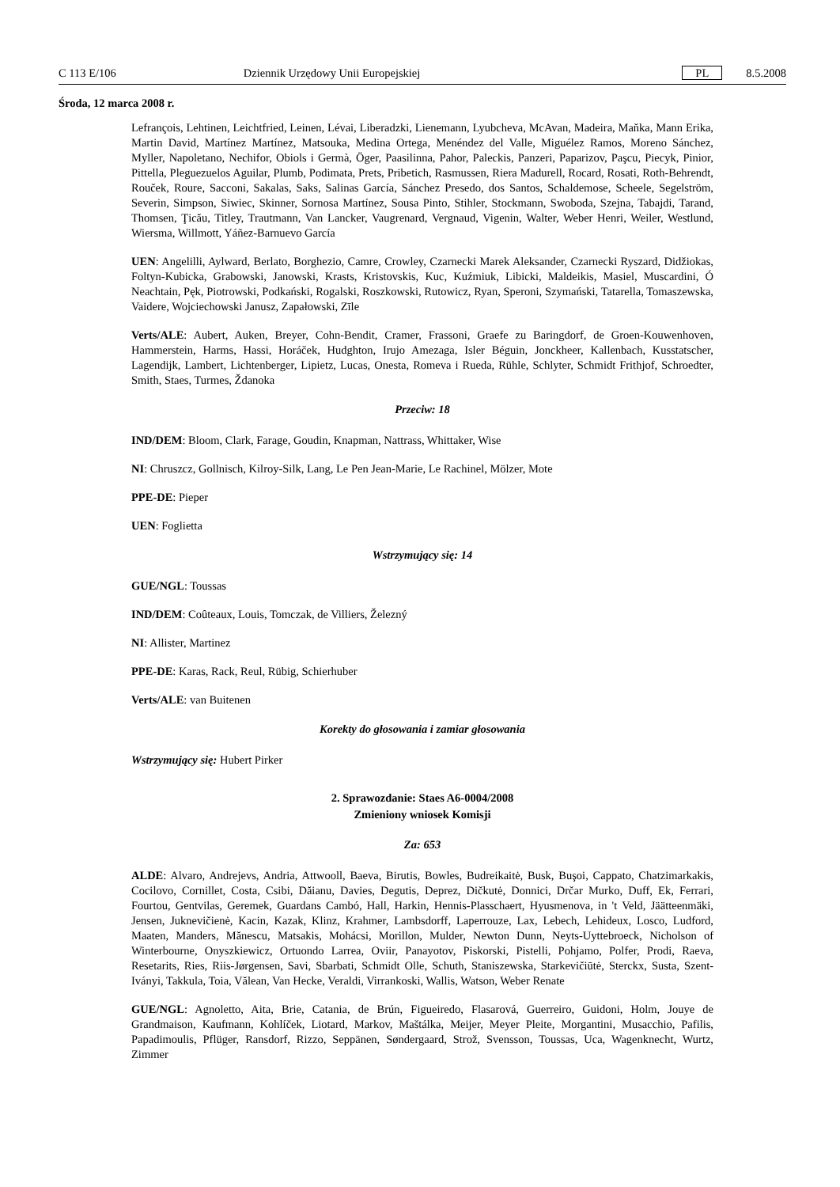C 113 E/106 Dziennik Urzędowy Unii Europejskiej PL 8.5.2008
Środa, 12 marca 2008 r.
Lefrançois, Lehtinen, Leichtfried, Leinen, Lévai, Liberadzki, Lienemann, Lyubcheva, McAvan, Madeira, Maňka, Mann Erika, Martin David, Martínez Martínez, Matsouka, Medina Ortega, Menéndez del Valle, Miguélez Ramos, Moreno Sánchez, Myller, Napoletano, Nechifor, Obiols i Germà, Öger, Paasilinna, Pahor, Paleckis, Panzeri, Paparizov, Paşcu, Piecyk, Pinior, Pittella, Pleguezuelos Aguilar, Plumb, Podimata, Prets, Pribetich, Rasmussen, Riera Madurell, Rocard, Rosati, Roth-Behrendt, Rouček, Roure, Sacconi, Sakalas, Saks, Salinas García, Sánchez Presedo, dos Santos, Schaldemose, Scheele, Segelström, Severin, Simpson, Siwiec, Skinner, Sornosa Martínez, Sousa Pinto, Stihler, Stockmann, Swoboda, Szejna, Tabajdi, Tarand, Thomsen, Ţicău, Titley, Trautmann, Van Lancker, Vaugrenard, Vergnaud, Vigenin, Walter, Weber Henri, Weiler, Westlund, Wiersma, Willmott, Yáñez-Barnuevo García
UEN: Angelilli, Aylward, Berlato, Borghezio, Camre, Crowley, Czarnecki Marek Aleksander, Czarnecki Ryszard, Didžiokas, Foltyn-Kubicka, Grabowski, Janowski, Krasts, Kristovskis, Kuc, Kuźmiuk, Libicki, Maldeikis, Masiel, Muscardini, Ó Neachtain, Pęk, Piotrowski, Podkański, Rogalski, Roszkowski, Rutowicz, Ryan, Speroni, Szymański, Tatarella, Tomaszewska, Vaidere, Wojciechowski Janusz, Zapałowski, Zīle
Verts/ALE: Aubert, Auken, Breyer, Cohn-Bendit, Cramer, Frassoni, Graefe zu Baringdorf, de Groen-Kouwenhoven, Hammerstein, Harms, Hassi, Horáček, Hudghton, Irujo Amezaga, Isler Béguin, Jonckheer, Kallenbach, Kusstatscher, Lagendijk, Lambert, Lichtenberger, Lipietz, Lucas, Onesta, Romeva i Rueda, Rühle, Schlyter, Schmidt Frithjof, Schroedter, Smith, Staes, Turmes, Ždanoka
Przeciw: 18
IND/DEM: Bloom, Clark, Farage, Goudin, Knapman, Nattrass, Whittaker, Wise
NI: Chruszcz, Gollnisch, Kilroy-Silk, Lang, Le Pen Jean-Marie, Le Rachinel, Mölzer, Mote
PPE-DE: Pieper
UEN: Foglietta
Wstrzymujący się: 14
GUE/NGL: Toussas
IND/DEM: Coûteaux, Louis, Tomczak, de Villiers, Železný
NI: Allister, Martinez
PPE-DE: Karas, Rack, Reul, Rübig, Schierhuber
Verts/ALE: van Buitenen
Korekty do głosowania i zamiar głosowania
Wstrzymujący się: Hubert Pirker
2. Sprawozdanie: Staes A6-0004/2008
Zmieniony wniosek Komisji
Za: 653
ALDE: Alvaro, Andrejevs, Andria, Attwooll, Baeva, Birutis, Bowles, Budreikaitė, Busk, Buşoi, Cappato, Chatzimarkakis, Cocilovo, Cornillet, Costa, Csibi, Dăianu, Davies, Degutis, Deprez, Dičkutė, Donnici, Drčar Murko, Duff, Ek, Ferrari, Fourtou, Gentvilas, Geremek, Guardans Cambó, Hall, Harkin, Hennis-Plasschaert, Hyusmenova, in 't Veld, Jäätteenmäki, Jensen, Juknevičienė, Kacin, Kazak, Klinz, Krahmer, Lambsdorff, Laperrouze, Lax, Lebech, Lehideux, Losco, Ludford, Maaten, Manders, Mănescu, Matsakis, Mohácsi, Morillon, Mulder, Newton Dunn, Neyts-Uyttebroeck, Nicholson of Winterbourne, Onyszkiewicz, Ortuondo Larrea, Oviir, Panayotov, Piskorski, Pistelli, Pohjamo, Polfer, Prodi, Raeva, Resetarits, Ries, Riis-Jørgensen, Savi, Sbarbati, Schmidt Olle, Schuth, Staniszewska, Starkevičiūtė, Sterckx, Susta, Szent-Iványi, Takkula, Toia, Vălean, Van Hecke, Veraldi, Virrankoski, Wallis, Watson, Weber Renate
GUE/NGL: Agnoletto, Aita, Brie, Catania, de Brún, Figueiredo, Flasarová, Guerreiro, Guidoni, Holm, Jouye de Grandmaison, Kaufmann, Kohlíček, Liotard, Markov, Maštálka, Meijer, Meyer Pleite, Morgantini, Musacchio, Pafilis, Papadimoulis, Pflüger, Ransdorf, Rizzo, Seppänen, Søndergaard, Strož, Svensson, Toussas, Uca, Wagenknecht, Wurtz, Zimmer